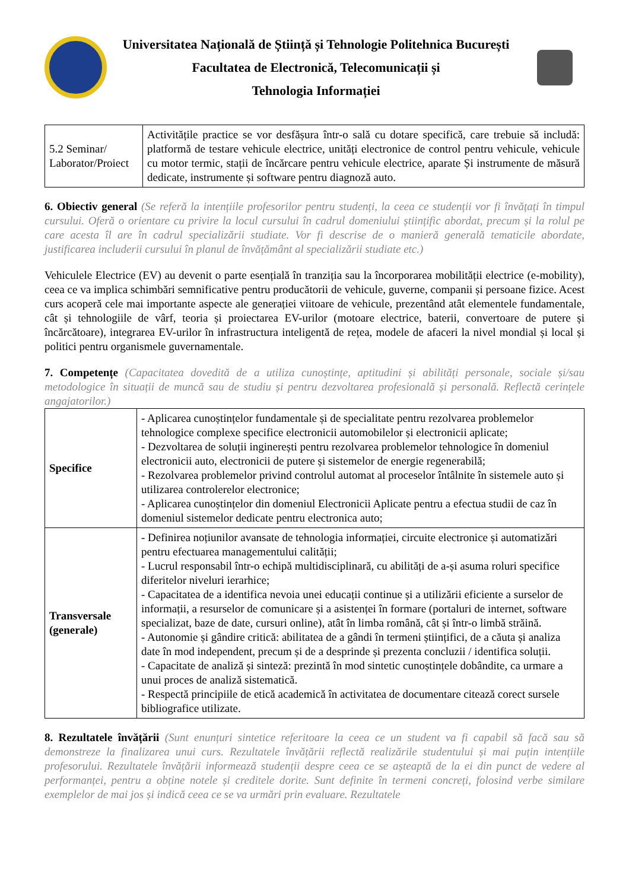Universitatea Națională de Știință și Tehnologie Politehnica București
Facultatea de Electronică, Telecomunicații și
Tehnologia Informației
| 5.2 Seminar/ Laborator/Proiect | Activitățile practice se vor desfășura într-o sală cu dotare specifică, care trebuie să includă: platformă de testare vehicule electrice, unități electronice de control pentru vehicule, vehicule cu motor termic, stații de încărcare pentru vehicule electrice, aparate Și instrumente de măsură dedicate, instrumente și software pentru diagnoză auto. |
6. Obiectiv general (Se referă la intențiile profesorilor pentru studenți, la ceea ce studenții vor fi învățați în timpul cursului. Oferă o orientare cu privire la locul cursului în cadrul domeniului științific abordat, precum și la rolul pe care acesta îl are în cadrul specializării studiate. Vor fi descrise de o manieră generală tematicile abordate, justificarea includerii cursului în planul de învățământ al specializării studiate etc.)
Vehiculele Electrice (EV) au devenit o parte esențială în tranziția sau la încorporarea mobilității electrice (e-mobility), ceea ce va implica schimbări semnificative pentru producătorii de vehicule, guverne, companii și persoane fizice. Acest curs acoperă cele mai importante aspecte ale generației viitoare de vehicule, prezentând atât elementele fundamentale, cât și tehnologiile de vârf, teoria și proiectarea EV-urilor (motoare electrice, baterii, convertoare de putere și încărcătoare), integrarea EV-urilor în infrastructura inteligentă de rețea, modele de afaceri la nivel mondial și local și politici pentru organismele guvernamentale.
7. Competențe (Capacitatea dovedită de a utiliza cunoștințe, aptitudini și abilități personale, sociale și/sau metodologice în situații de muncă sau de studiu și pentru dezvoltarea profesională și personală. Reflectă cerințele angajatorilor.)
| Specifice | - Aplicarea cunoștințelor fundamentale și de specialitate pentru rezolvarea problemelor tehnologice complexe specifice electronicii automobilelor și electronicii aplicate; - Dezvoltarea de soluții inginerești pentru rezolvarea problemelor tehnologice în domeniul electronicii auto, electronicii de putere și sistemelor de energie regenerabilă; - Rezolvarea problemelor privind controlul automat al proceselor întâlnite în sistemele auto și utilizarea controlerelor electronice; - Aplicarea cunoștințelor din domeniul Electronicii Aplicate pentru a efectua studii de caz în domeniul sistemelor dedicate pentru electronica auto; |
| Transversale (generale) | - Definirea noțiunilor avansate de tehnologia informației, circuite electronice și automatizări pentru efectuarea managementului calității; - Lucrul responsabil într-o echipă multidisciplinară, cu abilități de a-și asuma roluri specifice diferitelor niveluri ierarhice; - Capacitatea de a identifica nevoia unei educații continue și a utilizării eficiente a surselor de informații, a resurselor de comunicare și a asistenței în formare (portaluri de internet, software specializat, baze de date, cursuri online), atât în limba română, cât și într-o limbă străină. - Autonomie și gândire critică: abilitatea de a gândi în termeni științifici, de a căuta și analiza date în mod independent, precum și de a desprinde și prezenta concluzii / identifica soluții. - Capacitate de analiză și sinteză: prezintă în mod sintetic cunoștințele dobândite, ca urmare a unui proces de analiză sistematică. - Respectă principiile de etică academică în activitatea de documentare citează corect sursele bibliografice utilizate. |
8. Rezultatele învățării (Sunt enunțuri sintetice referitoare la ceea ce un student va fi capabil să facă sau să demonstreze la finalizarea unui curs. Rezultatele învățării reflectă realizările studentului și mai puțin intențiile profesorului. Rezultatele învățării informează studenții despre ceea ce se așteaptă de la ei din punct de vedere al performanței, pentru a obține notele și creditele dorite. Sunt definite în termeni concreți, folosind verbe similare exemplelor de mai jos și indică ceea ce se va urmări prin evaluare. Rezultatele